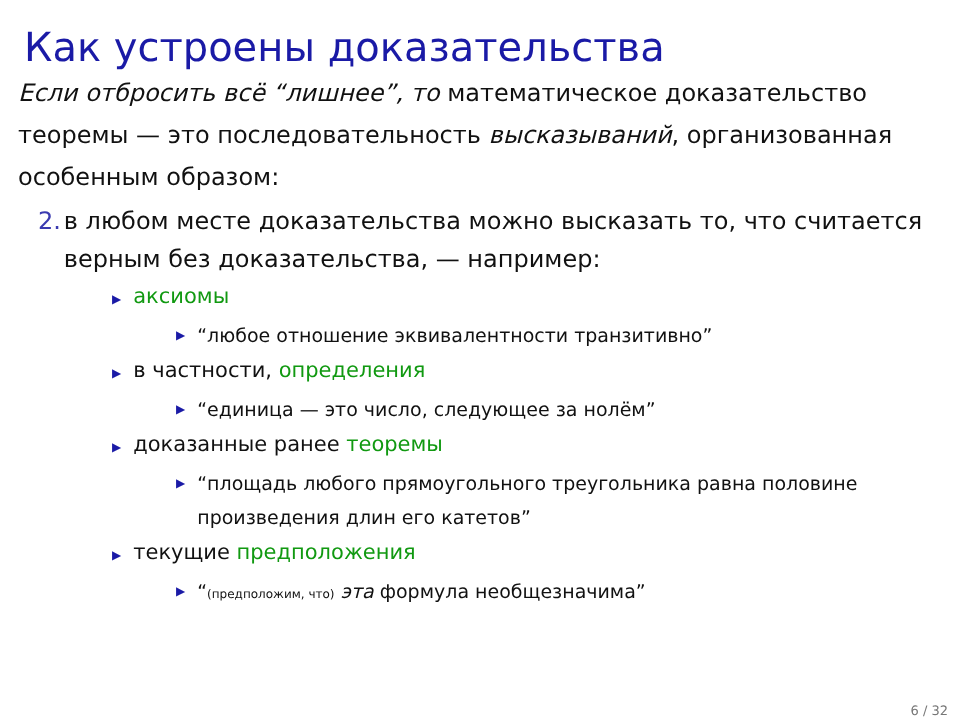Как устроены доказательства
Если отбросить всё “лишнее”, то математическое доказательство теоремы — это последовательность высказываний, организованная особенным образом:
2. в любом месте доказательства можно высказать то, что считается верным без доказательства, — например:
▶ аксиомы
▶ “любое отношение эквивалентности транзитивно”
▶ в частности, определения
▶ “единица — это число, следующее за нолём”
▶ доказанные ранее теоремы
▶ “площадь любого прямоугольного треугольника равна половине произведения длин его катетов”
▶ текущие предположения
▶ “(предположим, что) эта формула необщезначима”
6 / 32